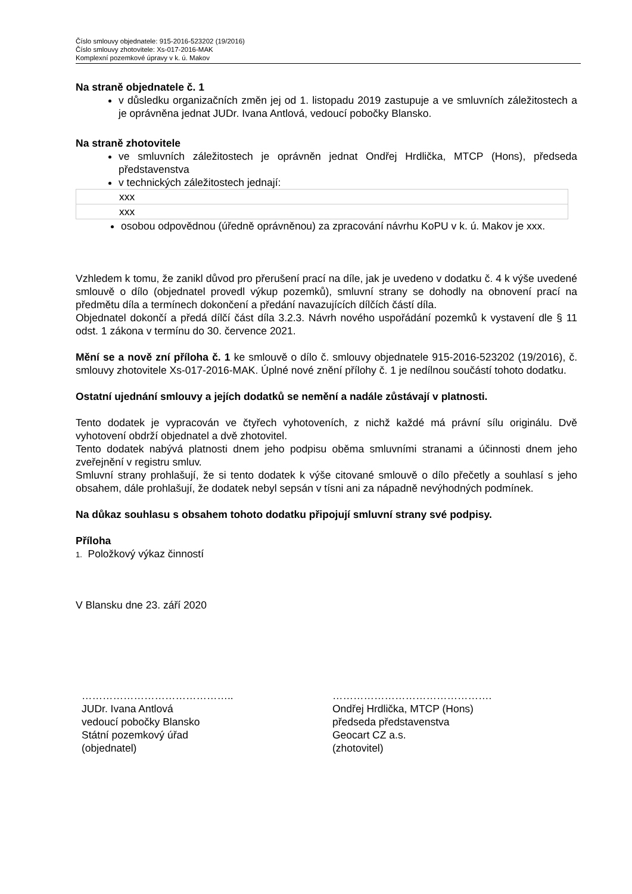Číslo smlouvy objednatele: 915-2016-523202 (19/2016)
Číslo smlouvy zhotovitele: Xs-017-2016-MAK
Komplexní pozemkové úpravy v k. ú. Makov
Na straně objednatele č. 1
v důsledku organizačních změn jej od 1. listopadu 2019 zastupuje a ve smluvních záležitostech a je oprávněna jednat JUDr. Ivana Antlová, vedoucí pobočky Blansko.
Na straně zhotovitele
ve smluvních záležitostech je oprávněn jednat Ondřej Hrdlička, MTCP (Hons), předseda představenstva
v technických záležitostech jednají:
| xxx |
| xxx |
osobou odpovědnou (úředně oprávněnou) za zpracování návrhu KoPU v k. ú. Makov je xxx.
Vzhledem k tomu, že zanikl důvod pro přerušení prací na díle, jak je uvedeno v dodatku č. 4 k výše uvedené smlouvě o dílo (objednatel provedl výkup pozemků), smluvní strany se dohodly na obnovení prací na předmětu díla a termínech dokončení a předání navazujících dílčích částí díla.
Objednatel dokončí a předá dílčí část díla 3.2.3. Návrh nového uspořádání pozemků k vystavení dle § 11 odst. 1 zákona v termínu do 30. července 2021.
Mění se a nově zní příloha č. 1 ke smlouvě o dílo č. smlouvy objednatele 915-2016-523202 (19/2016), č. smlouvy zhotovitele Xs-017-2016-MAK. Úplné nové znění přílohy č. 1 je nedílnou součástí tohoto dodatku.
Ostatní ujednání smlouvy a jejích dodatků se nemění a nadále zůstávají v platnosti.
Tento dodatek je vypracován ve čtyřech vyhotoveních, z nichž každé má právní sílu originálu. Dvě vyhotovení obdrží objednatel a dvě zhotovitel.
Tento dodatek nabývá platnosti dnem jeho podpisu oběma smluvními stranami a účinnosti dnem jeho zveřejnění v registru smluv.
Smluvní strany prohlašují, že si tento dodatek k výše citované smlouvě o dílo přečetly a souhlasí s jeho obsahem, dále prohlašují, že dodatek nebyl sepsán v tísni ani za nápadně nevýhodných podmínek.
Na důkaz souhlasu s obsahem tohoto dodatku připojují smluvní strany své podpisy.
Příloha
1. Položkový výkaz činností
V Blansku dne 23. září 2020
……………………………………..
JUDr. Ivana Antlová
vedoucí pobočky Blansko
Státní pozemkový úřad
(objednatel)
……………………………………….
Ondřej Hrdlička, MTCP (Hons)
předseda představenstva
Geocart CZ a.s.
(zhotovitel)